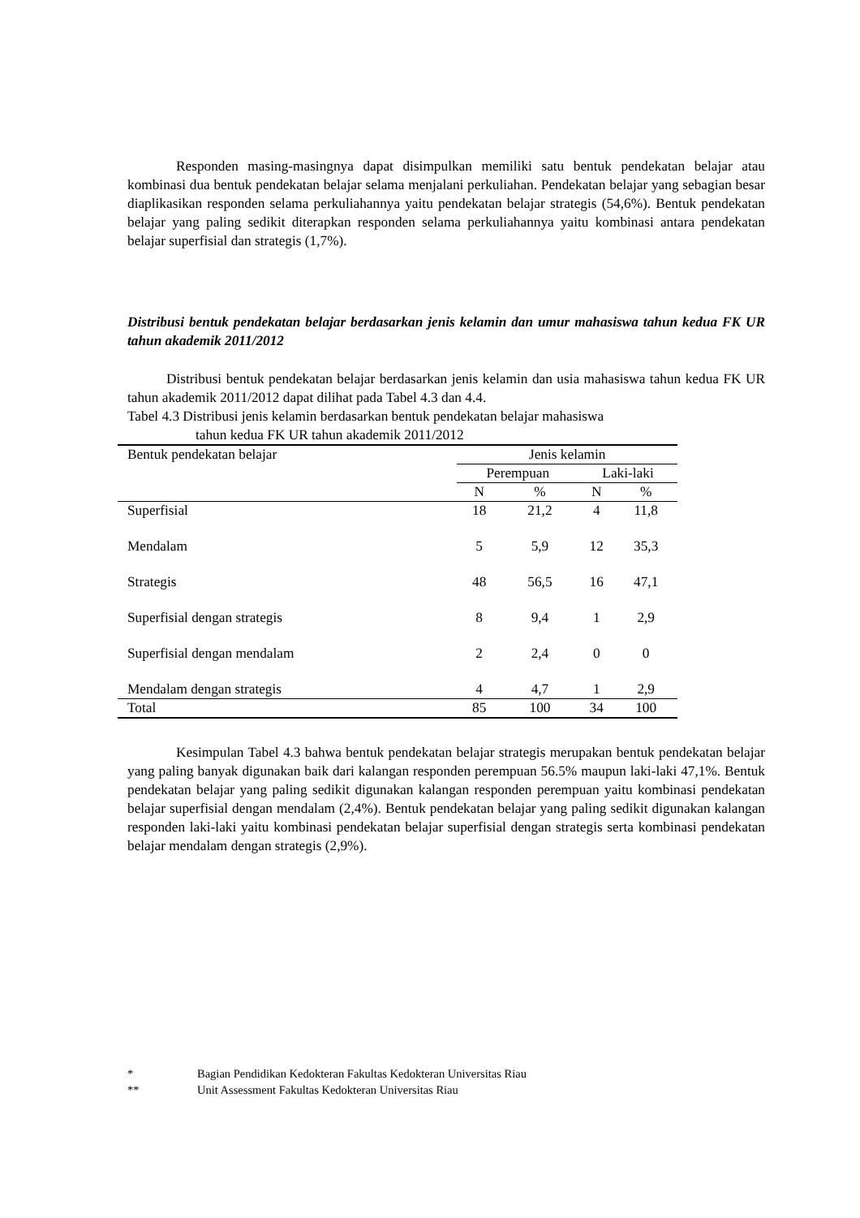Responden masing-masingnya dapat disimpulkan memiliki satu bentuk pendekatan belajar atau kombinasi dua bentuk pendekatan belajar selama menjalani perkuliahan. Pendekatan belajar yang sebagian besar diaplikasikan responden selama perkuliahannya yaitu pendekatan belajar strategis (54,6%). Bentuk pendekatan belajar yang paling sedikit diterapkan responden selama perkuliahannya yaitu kombinasi antara pendekatan belajar superfisial dan strategis (1,7%).
Distribusi bentuk pendekatan belajar berdasarkan jenis kelamin dan umur mahasiswa tahun kedua FK UR tahun akademik 2011/2012
Distribusi bentuk pendekatan belajar berdasarkan jenis kelamin dan usia mahasiswa tahun kedua FK UR tahun akademik 2011/2012 dapat dilihat pada Tabel 4.3 dan 4.4.
Tabel 4.3 Distribusi jenis kelamin berdasarkan bentuk pendekatan belajar mahasiswa
tahun kedua FK UR tahun akademik 2011/2012
| Bentuk pendekatan belajar | Jenis kelamin | | | |
| | Perempuan | | Laki-laki | |
| | N | % | N | % |
| Superfisial | 18 | 21,2 | 4 | 11,8 |
| Mendalam | 5 | 5,9 | 12 | 35,3 |
| Strategis | 48 | 56,5 | 16 | 47,1 |
| Superfisial dengan strategis | 8 | 9,4 | 1 | 2,9 |
| Superfisial dengan mendalam | 2 | 2,4 | 0 | 0 |
| Mendalam dengan strategis | 4 | 4,7 | 1 | 2,9 |
| Total | 85 | 100 | 34 | 100 |
Kesimpulan Tabel 4.3 bahwa bentuk pendekatan belajar strategis merupakan bentuk pendekatan belajar yang paling banyak digunakan baik dari kalangan responden perempuan 56.5% maupun laki-laki 47,1%. Bentuk pendekatan belajar yang paling sedikit digunakan kalangan responden perempuan yaitu kombinasi pendekatan belajar superfisial dengan mendalam (2,4%). Bentuk pendekatan belajar yang paling sedikit digunakan kalangan responden laki-laki yaitu kombinasi pendekatan belajar superfisial dengan strategis serta kombinasi pendekatan belajar mendalam dengan strategis (2,9%).
* Bagian Pendidikan Kedokteran Fakultas Kedokteran Universitas Riau
** Unit Assessment Fakultas Kedokteran Universitas Riau